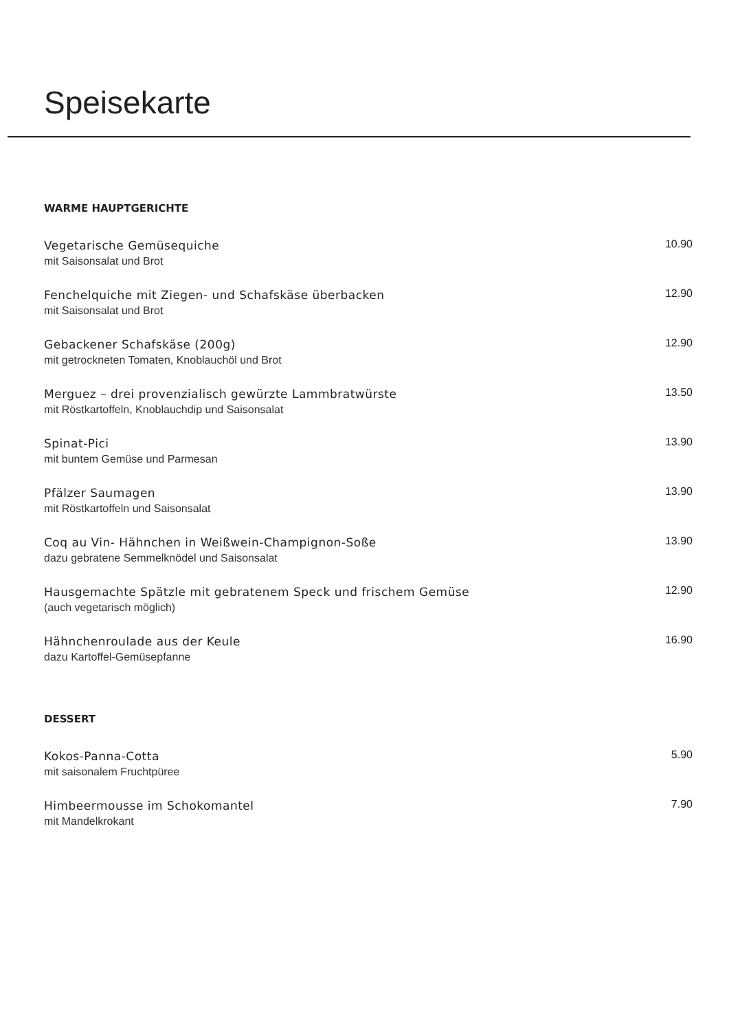Speisekarte
WARME HAUPTGERICHTE
Vegetarische Gemüsequiche
mit Saisonsalat und Brot
10.90
Fenchelquiche mit Ziegen- und Schafskäse überbacken
mit Saisonsalat und Brot
12.90
Gebackener Schafskäse (200g)
mit getrockneten Tomaten, Knoblauchöl und Brot
12.90
Merguez – drei provenzialisch gewürzte Lammbratwürste
mit Röstkartoffeln, Knoblauchdip und Saisonsalat
13.50
Spinat-Pici
mit buntem Gemüse und Parmesan
13.90
Pfälzer Saumagen
mit Röstkartoffeln und Saisonsalat
13.90
Coq au Vin- Hähnchen in Weißwein-Champignon-Soße
dazu gebratene Semmelknödel und Saisonsalat
13.90
Hausgemachte Spätzle mit gebratenem Speck und frischem Gemüse
(auch vegetarisch möglich)
12.90
Hähnchenroulade aus der Keule
dazu Kartoffel-Gemüsepfanne
16.90
DESSERT
Kokos-Panna-Cotta
mit saisonalem Fruchtpüree
5.90
Himbeermousse im Schokomantel
mit Mandelkrokant
7.90